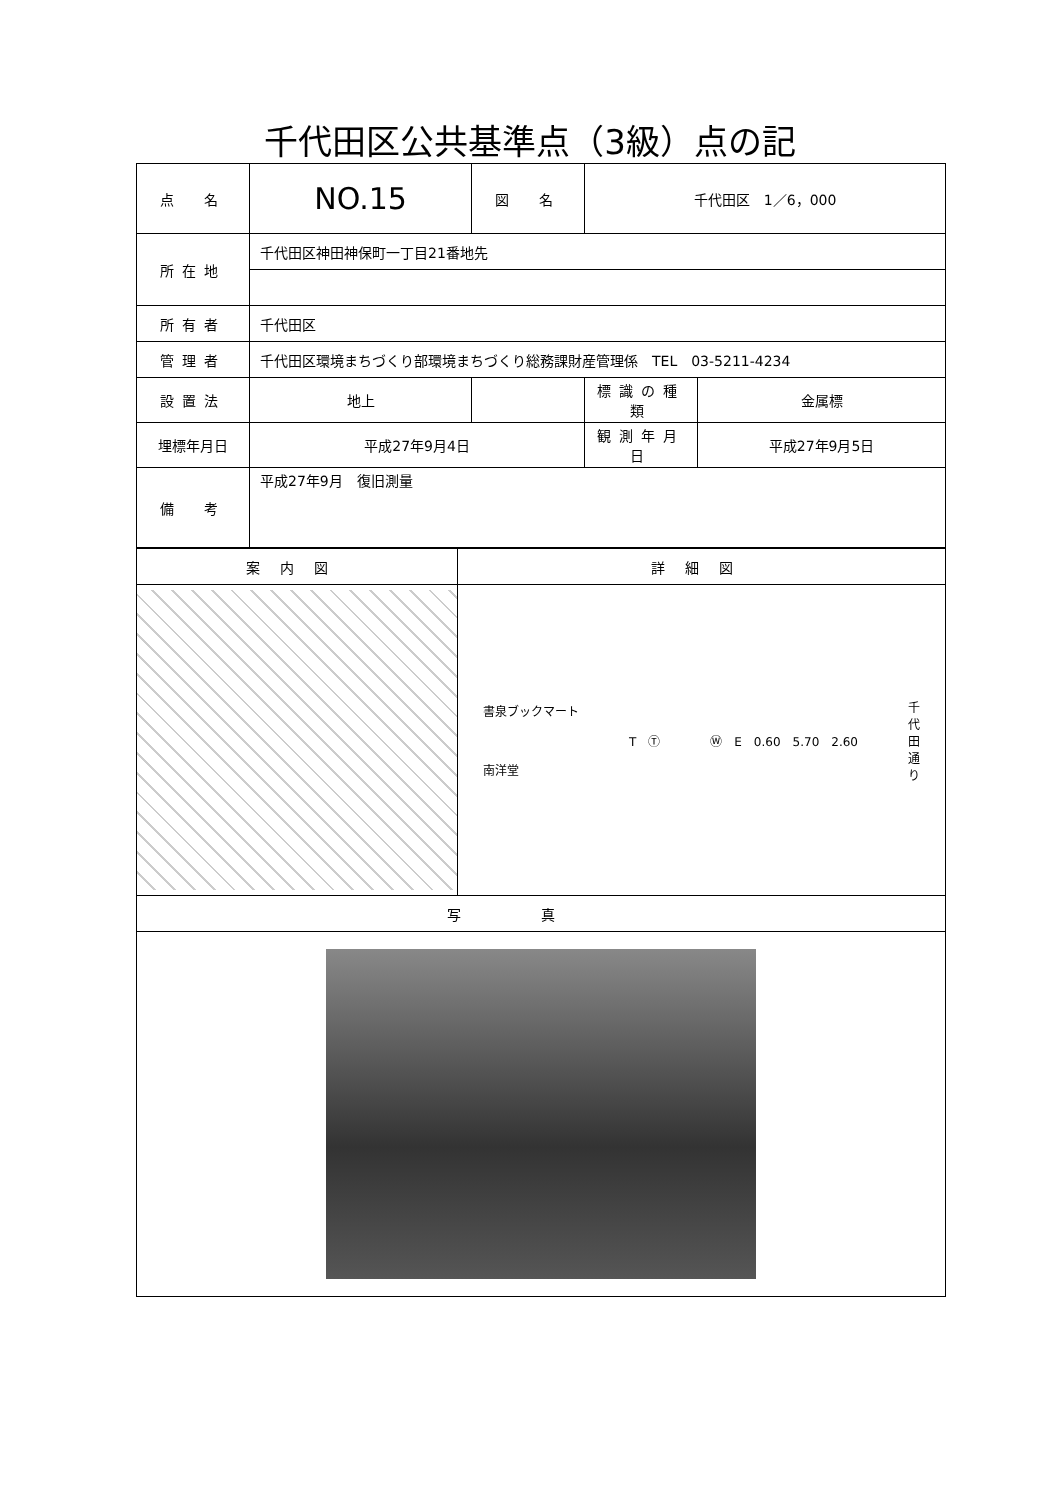千代田区公共基準点（3級）点の記
| 点 名 | NO.15 | 図 名 | 千代田区 1／6，000 | |
| 所在地 | 千代田区神田神保町一丁目21番地先 | | | |
| 所有者 | 千代田区 | | | |
| 管理者 | 千代田区環境まちづくり部環境まちづくり総務課財産管理係 TEL 03-5211-4234 | | | |
| 設置法 | 地上 | | 標識の種類 | 金属標 |
| 埋標年月日 | 平成27年9月4日 | | 観測年月日 | 平成27年9月5日 |
| 備 考 | 平成27年9月 復旧測量 | | | |
| 案内図 | 詳細図 |
| --- | --- |
| | 書泉ブックマート 南洋堂 T Ⓣ Ⓦ E 0.60 5.70 2.60 千 代 田 通 り |
| 写真 | |